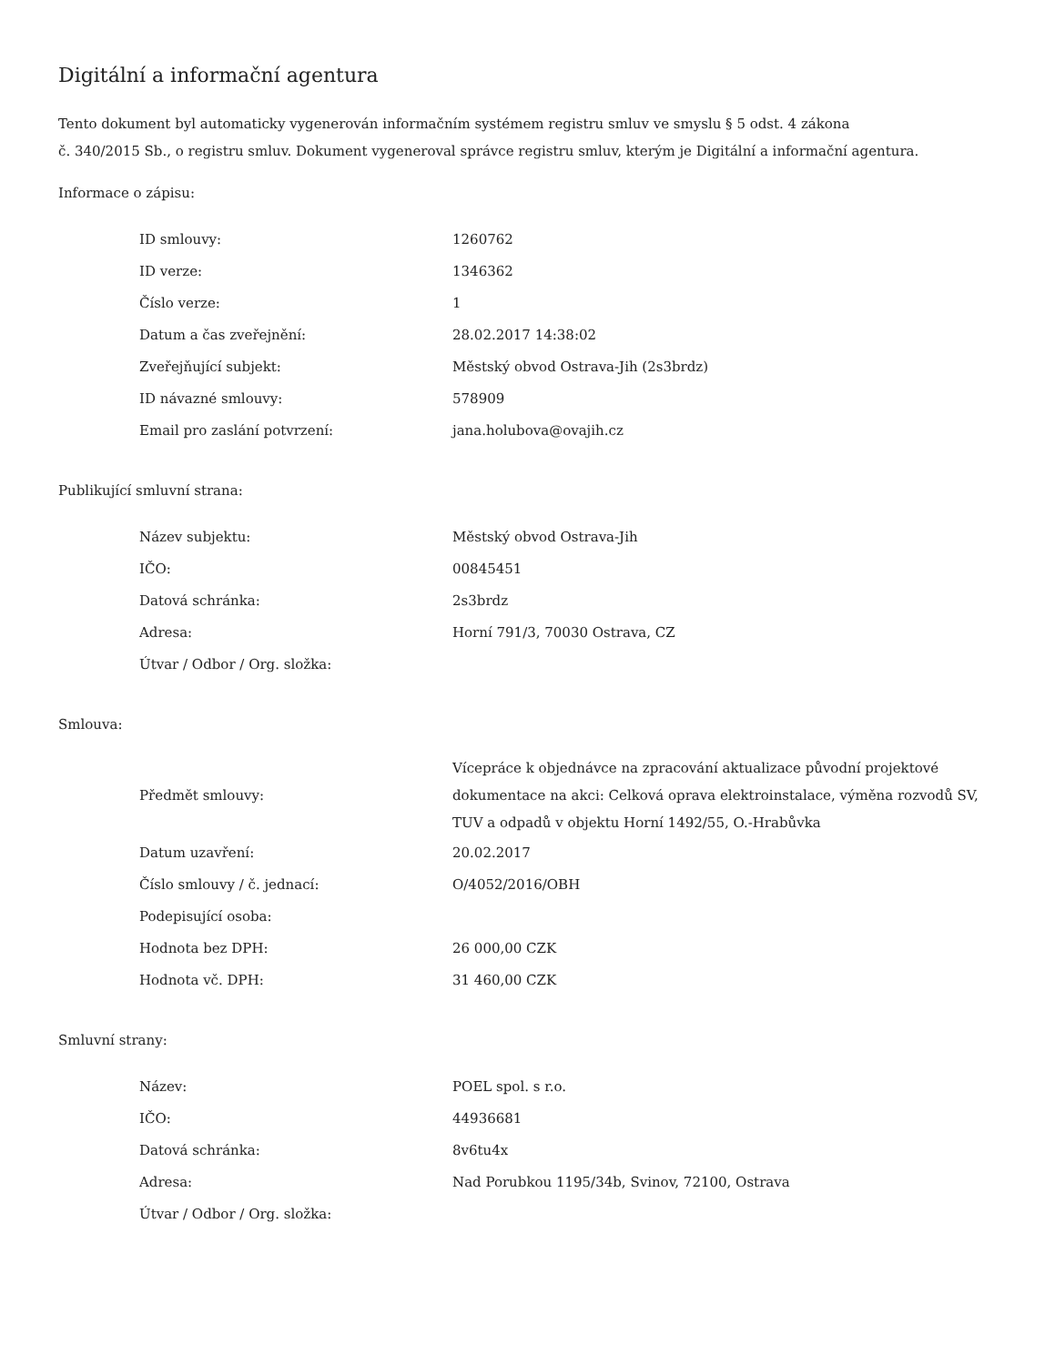Digitální a informační agentura
Tento dokument byl automaticky vygenerován informačním systémem registru smluv ve smyslu § 5 odst. 4 zákona
č. 340/2015 Sb., o registru smluv. Dokument vygeneroval správce registru smluv, kterým je Digitální a informační agentura.
Informace o zápisu:
| ID smlouvy: | 1260762 |
| ID verze: | 1346362 |
| Číslo verze: | 1 |
| Datum a čas zveřejnění: | 28.02.2017 14:38:02 |
| Zveřejňující subjekt: | Městský obvod Ostrava-Jih (2s3brdz) |
| ID návazné smlouvy: | 578909 |
| Email pro zaslání potvrzení: | jana.holubova@ovajih.cz |
Publikující smluvní strana:
| Název subjektu: | Městský obvod Ostrava-Jih |
| IČO: | 00845451 |
| Datová schránka: | 2s3brdz |
| Adresa: | Horní 791/3, 70030 Ostrava, CZ |
| Útvar / Odbor / Org. složka: | |
Smlouva:
| Předmět smlouvy: | Vícepráce k objednávce na zpracování aktualizace původní projektové dokumentace na akci: Celková oprava elektroinstalace, výměna rozvodů SV, TUV a odpadů v objektu Horní 1492/55, O.-Hrabůvka |
| Datum uzavření: | 20.02.2017 |
| Číslo smlouvy / č. jednací: | O/4052/2016/OBH |
| Podepisující osoba: | |
| Hodnota bez DPH: | 26 000,00 CZK |
| Hodnota vč. DPH: | 31 460,00 CZK |
Smluvní strany:
| Název: | POEL spol. s r.o. |
| IČO: | 44936681 |
| Datová schránka: | 8v6tu4x |
| Adresa: | Nad Porubkou 1195/34b, Svinov, 72100, Ostrava |
| Útvar / Odbor / Org. složka: | |